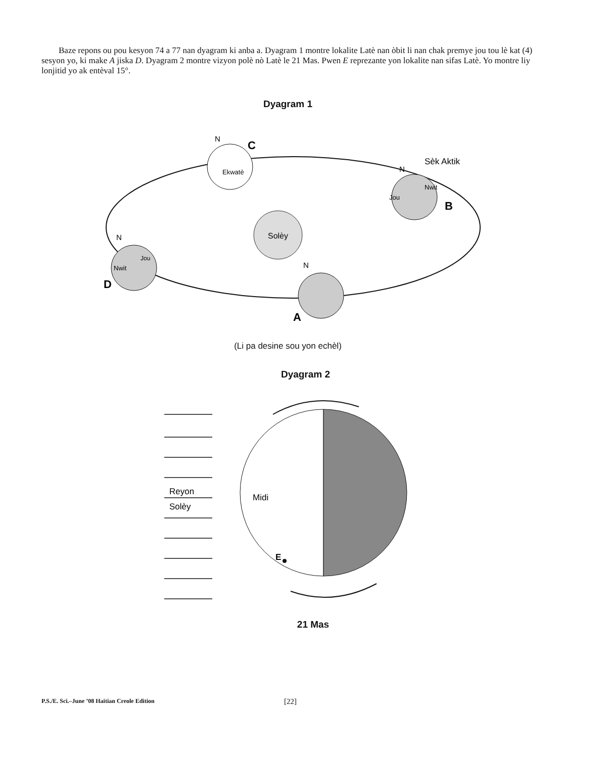Baze repons ou pou kesyon 74 a 77 nan dyagram ki anba a. Dyagram 1 montre lokalite Latè nan òbit li nan chak premye jou tou lè kat (4) sesyon yo, ki make A jiska D. Dyagram 2 montre vizyon polè nò Latè le 21 Mas. Pwen E reprezante yon lokalite nan sifas Latè. Yo montre liy lonjitid yo ak entèval 15°.
Dyagram 1
Solèy
Ekwatè
N
C
Jou
Nwit
N
Sèk Aktik
B
Nwit
Jou
N
D
N
A
(Li pa desine sou yon echèl)
Dyagram 2
Reyon
Solèy
Midi
E
21 Mas
P.S./E. Sci.–June ’08 Haitian Creole Edition [22]